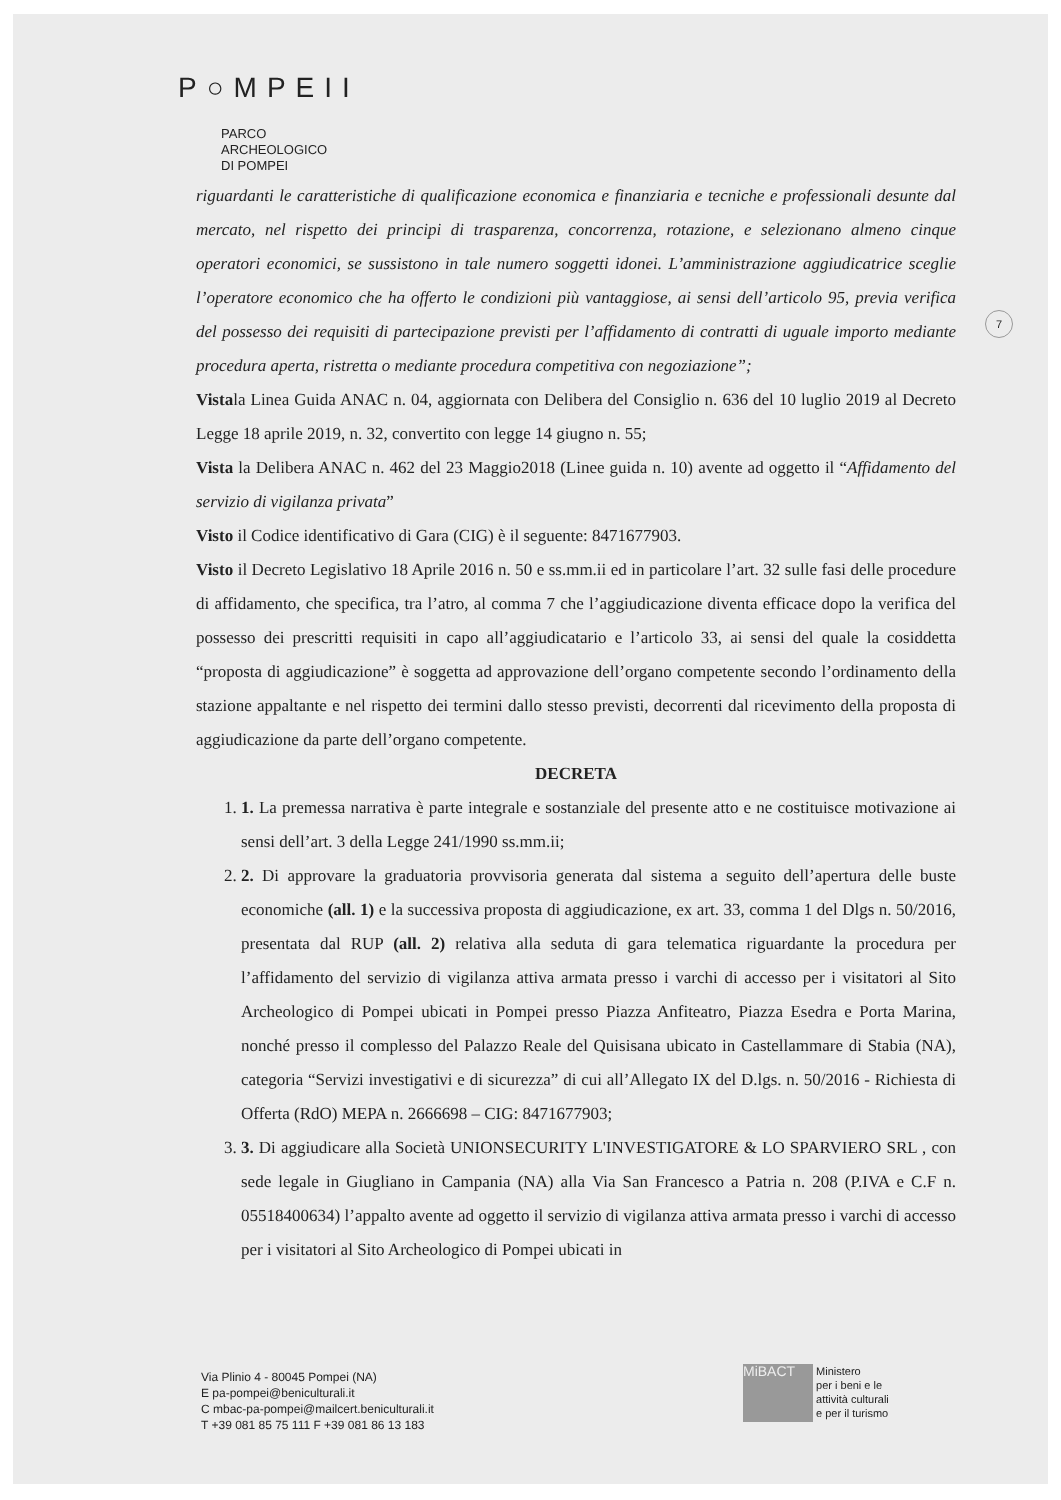P○MPEII
PARCO
ARCHEOLOGICO
DI POMPEI
7
riguardanti le caratteristiche di qualificazione economica e finanziaria e tecniche e professionali desunte dal mercato, nel rispetto dei principi di trasparenza, concorrenza, rotazione, e selezionano almeno cinque operatori economici, se sussistono in tale numero soggetti idonei. L’amministrazione aggiudicatrice sceglie l’operatore economico che ha offerto le condizioni più vantaggiose, ai sensi dell’articolo 95, previa verifica del possesso dei requisiti di partecipazione previsti per l’affidamento di contratti di uguale importo mediante procedura aperta, ristretta o mediante procedura competitiva con negoziazione”;
Vistala Linea Guida ANAC n. 04, aggiornata con Delibera del Consiglio n. 636 del 10 luglio 2019 al Decreto Legge 18 aprile 2019, n. 32, convertito con legge 14 giugno n. 55;
Vista la Delibera ANAC n. 462 del 23 Maggio2018 (Linee guida n. 10) avente ad oggetto il “Affidamento del servizio di vigilanza privata”
Visto il Codice identificativo di Gara (CIG) è il seguente: 8471677903.
Visto il Decreto Legislativo 18 Aprile 2016 n. 50 e ss.mm.ii ed in particolare l’art. 32 sulle fasi delle procedure di affidamento, che specifica, tra l’atro, al comma 7 che l’aggiudicazione diventa efficace dopo la verifica del possesso dei prescritti requisiti in capo all’aggiudicatario e l’articolo 33, ai sensi del quale la cosiddetta “proposta di aggiudicazione” è soggetta ad approvazione dell’organo competente secondo l’ordinamento della stazione appaltante e nel rispetto dei termini dallo stesso previsti, decorrenti dal ricevimento della proposta di aggiudicazione da parte dell’organo competente.
DECRETA
1. 1. La premessa narrativa è parte integrale e sostanziale del presente atto e ne costituisce motivazione ai sensi dell’art. 3 della Legge 241/1990 ss.mm.ii;
2. 2. Di approvare la graduatoria provvisoria generata dal sistema a seguito dell’apertura delle buste economiche (all. 1) e la successiva proposta di aggiudicazione, ex art. 33, comma 1 del Dlgs n. 50/2016, presentata dal RUP (all. 2) relativa alla seduta di gara telematica riguardante la procedura per l’affidamento del servizio di vigilanza attiva armata presso i varchi di accesso per i visitatori al Sito Archeologico di Pompei ubicati in Pompei presso Piazza Anfiteatro, Piazza Esedra e Porta Marina, nonché presso il complesso del Palazzo Reale del Quisisana ubicato in Castellammare di Stabia (NA), categoria “Servizi investigativi e di sicurezza” di cui all’Allegato IX del D.lgs. n. 50/2016 - Richiesta di Offerta (RdO) MEPA n. 2666698 – CIG: 8471677903;
3. 3. Di aggiudicare alla Società UNIONSECURITY L'INVESTIGATORE & LO SPARVIERO SRL , con sede legale in Giugliano in Campania (NA) alla Via San Francesco a Patria n. 208 (P.IVA e C.F n. 05518400634) l’appalto avente ad oggetto il servizio di vigilanza attiva armata presso i varchi di accesso per i visitatori al Sito Archeologico di Pompei ubicati in
Via Plinio 4 - 80045 Pompei (NA)
E pa-pompei@beniculturali.it
C mbac-pa-pompei@mailcert.beniculturali.it
T +39 081 85 75 111 F +39 081 86 13 183
MiBACT Ministero
per i beni e le
attività culturali
e per il turismo